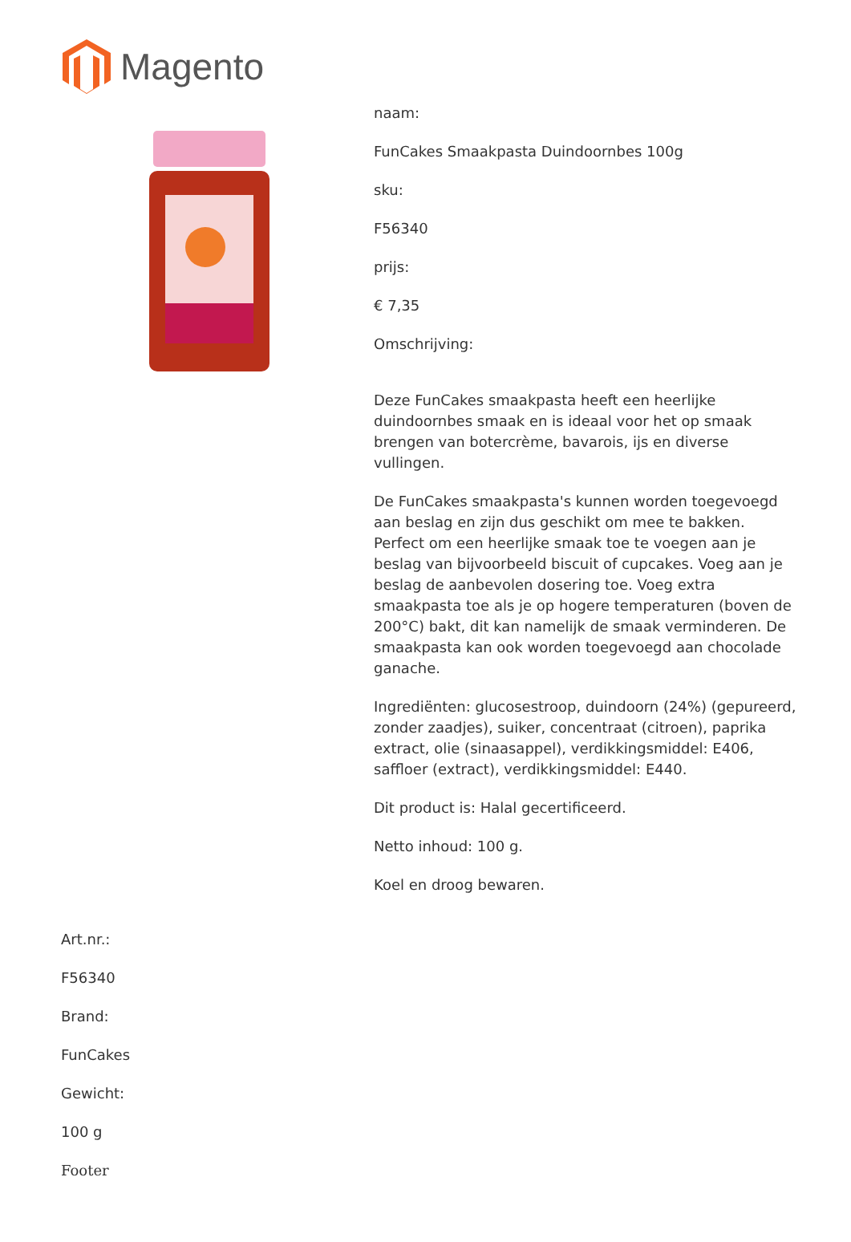Magento
naam:
FunCakes Smaakpasta Duindoornbes 100g
sku:
F56340
prijs:
€ 7,35
Omschrijving:
Deze FunCakes smaakpasta heeft een heerlijke duindoornbes smaak en is ideaal voor het op smaak brengen van botercrème, bavarois, ijs en diverse vullingen.
De FunCakes smaakpasta's kunnen worden toegevoegd aan beslag en zijn dus geschikt om mee te bakken. Perfect om een heerlijke smaak toe te voegen aan je beslag van bijvoorbeeld biscuit of cupcakes. Voeg aan je beslag de aanbevolen dosering toe. Voeg extra smaakpasta toe als je op hogere temperaturen (boven de 200°C) bakt, dit kan namelijk de smaak verminderen. De smaakpasta kan ook worden toegevoegd aan chocolade ganache.
Ingrediënten: glucosestroop, duindoorn (24%) (gepureerd, zonder zaadjes), suiker, concentraat (citroen), paprika extract, olie (sinaasappel), verdikkingsmiddel: E406, saffloer (extract), verdikkingsmiddel: E440.
Dit product is: Halal gecertificeerd.
Netto inhoud: 100 g.
Koel en droog bewaren.
Art.nr.:
F56340
Brand:
FunCakes
Gewicht:
100 g
Footer